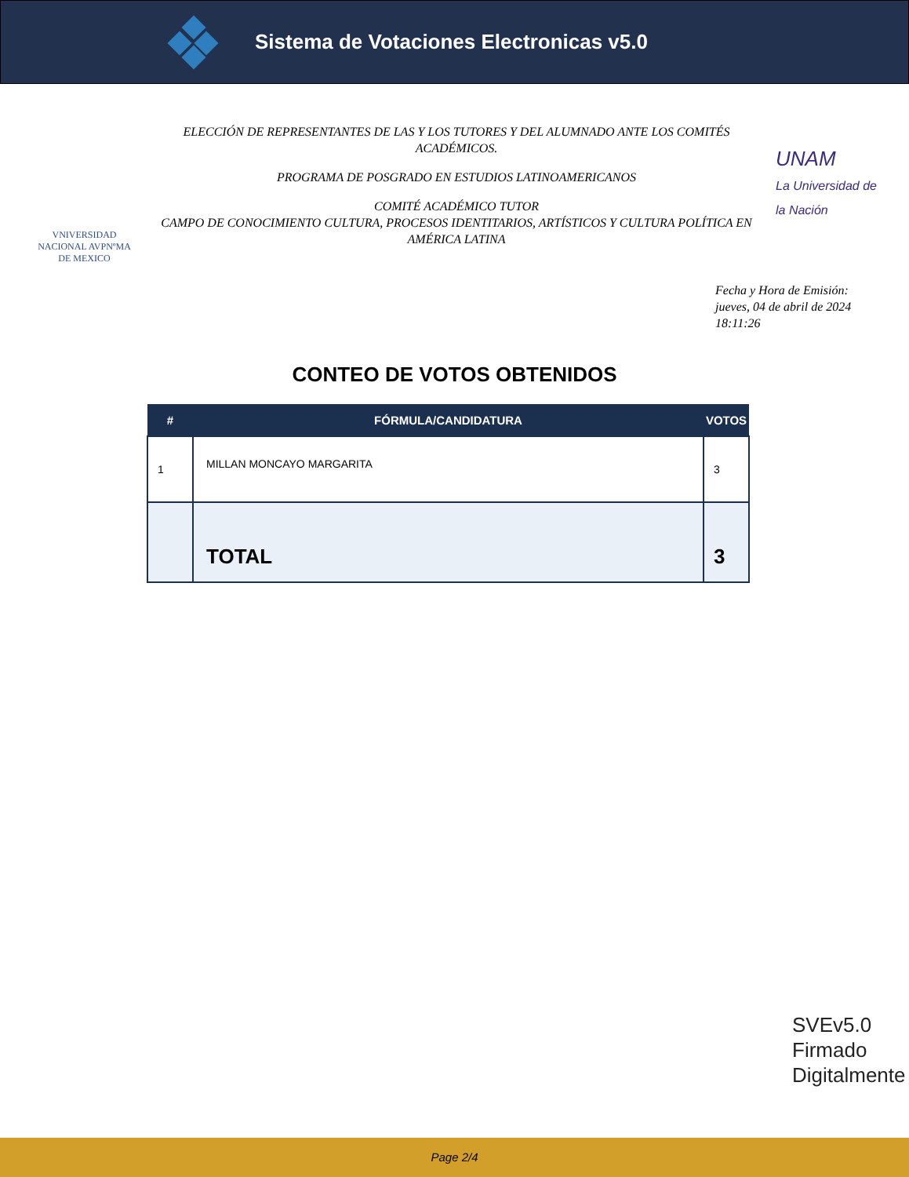Sistema de Votaciones Electronicas v5.0
VNIVERSIDAD NACIONAL AVPNºMA DE MEXICO
ELECCIÓN DE REPRESENTANTES DE LAS Y LOS TUTORES Y DEL ALUMNADO ANTE LOS COMITÉS ACADÉMICOS.
PROGRAMA DE POSGRADO EN ESTUDIOS LATINOAMERICANOS
COMITÉ ACADÉMICO TUTOR
CAMPO DE CONOCIMIENTO CULTURA, PROCESOS IDENTITARIOS, ARTÍSTICOS Y CULTURA POLÍTICA EN AMÉRICA LATINA
UNAM
La Universidad de la Nación
Fecha y Hora de Emisión:
jueves, 04 de abril de 2024
18:11:26
CONTEO DE VOTOS OBTENIDOS
| # | FÓRMULA/CANDIDATURA | VOTOS |
| --- | --- | --- |
| 1 | MILLAN MONCAYO MARGARITA | 3 |
| | TOTAL | 3 |
SVEv5.0
Firmado
Digitalmente
Page 2/4